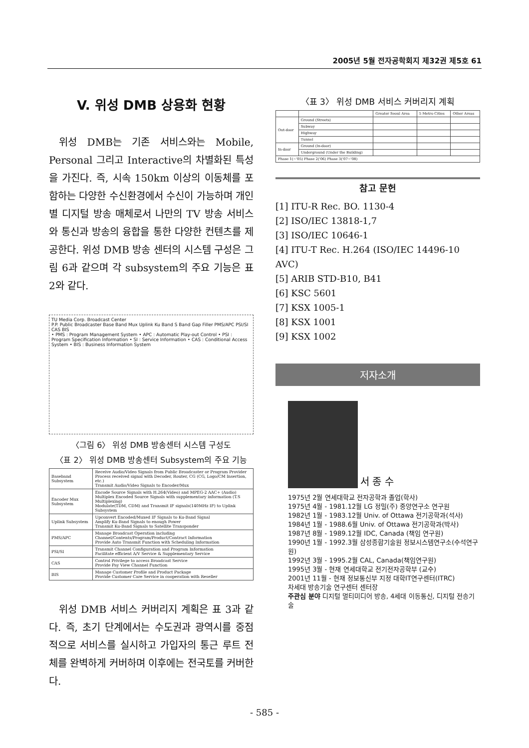2005년 5월 전자공학회지 제32권 제5호 61
V. 위성 DMB 상용화 현황
위성 DMB는 기존 서비스와는 Mobile, Personal 그리고 Interactive의 차별화된 특성을 가진다. 즉, 시속 150km 이상의 이동체를 포함하는 다양한 수신환경에서 수신이 가능하며 개인별 디지털 방송 매체로서 나만의 TV 방송 서비스와 통신과 방송의 융합을 통한 다양한 컨텐츠를 제공한다. 위성 DMB 방송 센터의 시스템 구성은 그림 6과 같으며 각 subsystem의 주요 기능은 표 2와 같다.
TU Media Corp. Broadcast Center
P.P. Public Broadcaster Base Band Mux Uplink Ku Band S Band Gap Filler PMS/APC PSI/SI CAS BIS
• PMS : Program Management System • APC : Automatic Play-out Control • PSI : Program Specification Information • SI : Service Information • CAS : Conditional Access System • BIS : Business Information System
〈그림 6〉 위성 DMB 방송센터 시스템 구성도
〈표 2〉 위성 DMB 방송센터 Subsystem의 주요 기능
| Baseband Subsystem | Receive Audio/Video Signals from Public Broadcaster or Program Provider Process received signal with Decoder, Router, CG (CG, Logo/CM Insertion, etc.) Transmit Audio/Video Signals to Encoder/Mux |
| Encoder Mux Subsystem | Encode Source Signals with H.264(Video) and MPEG-2 AAC+ (Audio) Multiplex Encoded Source Signals with supplementary information (T.S Multiplexing) Modulate(TDM, CDM) and Transmit IF signals(140MHz IF) to Uplink Subsystem |
| Uplink Subsystem | Upconvert Encoded/Muxed IF Signals to Ku-Band Signal Amplify Ku-Band Signals to enough Power Transmit Ku-Band Signals to Satellite Transponder |
| PMS/APC | Manage Broadcast Operation including Channel/Contents/Program/Product/Contract Information Provide Auto Transmit Function with Scheduling Information |
| PSI/SI | Transmit Channel Configuration and Program Information Facilitate efficient A/V Service & Supplementary Service |
| CAS | Control Privilege to access Broadcast Service Provide Pay View Channel Function |
| BIS | Manage Customer Profile and Product Package Provide Customer Care Service in cooperation with Reseller |
위성 DMB 서비스 커버리지 계획은 표 3과 같다. 즉, 초기 단계에서는 수도권과 광역시를 중점적으로 서비스를 실시하고 가입자의 통근 루트 전체를 완벽하게 커버하며 이후에는 전국토를 커버한다.
〈표 3〉 위성 DMB 서비스 커버리지 계획
| | | Greater Seoul Area | 5 Metro Cities | Other Areas |
| Out-door | Ground (Streets) | | | |
| | Subway | | | |
| | Highway | | | |
| | Tunnel | | | |
| In-door | Ground (In-door) | | | |
| | Underground (Under the Building) | | | |
| Phase 1(~'05) Phase 2('06) Phase 3('07~'08) | | | | |
참고 문헌
[1] ITU-R Rec. BO. 1130-4
[2] ISO/IEC 13818-1,7
[3] ISO/IEC 10646-1
[4] ITU-T Rec. H.264 (ISO/IEC 14496-10 AVC)
[5] ARIB STD-B10, B41
[6] KSC 5601
[7] KSX 1005-1
[8] KSX 1001
[9] KSX 1002
저자소개
서 종 수
1975년 2월 연세대학교 전자공학과 졸업(학사)
1975년 4월 - 1981.12월 LG 정밀(주) 중앙연구소 연구원
1982년 1월 - 1983.12월 Univ. of Ottawa 전기공학과(석사)
1984년 1월 - 1988.6월 Univ. of Ottawa 전기공학과(박사)
1987년 8월 - 1989.12월 IDC, Canada (책임 연구원)
1990년 1월 - 1992.3월 삼성종합기술원 정보시스템연구소(수석연구원)
1992년 3월 - 1995.2월 CAL, Canada(책임연구원)
1995년 3월 - 현재 연세대학교 전기전자공학부 (교수)
2001년 11월 - 현재 정보통신부 지정 대학IT연구센터(ITRC)
차세대 방송기술 연구센터 센터장
주관심 분야 디지털 멀티미디어 방송, 4세대 이동통신, 디지털 전송기술
- 585 -